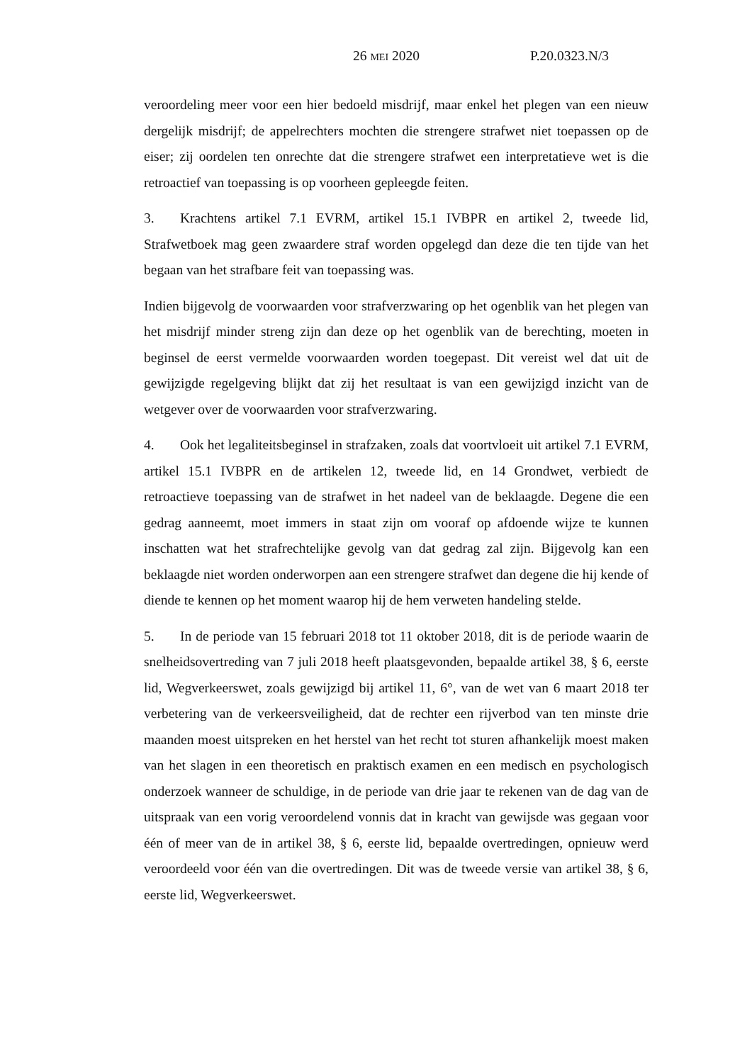26 MEI 2020 P.20.0323.N/3
veroordeling meer voor een hier bedoeld misdrijf, maar enkel het plegen van een nieuw dergelijk misdrijf; de appelrechters mochten die strengere strafwet niet toepassen op de eiser; zij oordelen ten onrechte dat die strengere strafwet een interpretatieve wet is die retroactief van toepassing is op voorheen gepleegde feiten.
3. Krachtens artikel 7.1 EVRM, artikel 15.1 IVBPR en artikel 2, tweede lid, Strafwetboek mag geen zwaardere straf worden opgelegd dan deze die ten tijde van het begaan van het strafbare feit van toepassing was.
Indien bijgevolg de voorwaarden voor strafverzwaring op het ogenblik van het plegen van het misdrijf minder streng zijn dan deze op het ogenblik van de berechting, moeten in beginsel de eerst vermelde voorwaarden worden toegepast. Dit vereist wel dat uit de gewijzigde regelgeving blijkt dat zij het resultaat is van een gewijzigd inzicht van de wetgever over de voorwaarden voor strafverzwaring.
4. Ook het legaliteitsbeginsel in strafzaken, zoals dat voortvloeit uit artikel 7.1 EVRM, artikel 15.1 IVBPR en de artikelen 12, tweede lid, en 14 Grondwet, verbiedt de retroactieve toepassing van de strafwet in het nadeel van de beklaagde. Degene die een gedrag aanneemt, moet immers in staat zijn om vooraf op afdoende wijze te kunnen inschatten wat het strafrechtelijke gevolg van dat gedrag zal zijn. Bijgevolg kan een beklaagde niet worden onderworpen aan een strengere strafwet dan degene die hij kende of diende te kennen op het moment waarop hij de hem verweten handeling stelde.
5. In de periode van 15 februari 2018 tot 11 oktober 2018, dit is de periode waarin de snelheidsovertreding van 7 juli 2018 heeft plaatsgevonden, bepaalde artikel 38, § 6, eerste lid, Wegverkeerswet, zoals gewijzigd bij artikel 11, 6°, van de wet van 6 maart 2018 ter verbetering van de verkeersveiligheid, dat de rechter een rijverbod van ten minste drie maanden moest uitspreken en het herstel van het recht tot sturen afhankelijk moest maken van het slagen in een theoretisch en praktisch examen en een medisch en psychologisch onderzoek wanneer de schuldige, in de periode van drie jaar te rekenen van de dag van de uitspraak van een vorig veroordelend vonnis dat in kracht van gewijsde was gegaan voor één of meer van de in artikel 38, § 6, eerste lid, bepaalde overtredingen, opnieuw werd veroordeeld voor één van die overtredingen. Dit was de tweede versie van artikel 38, § 6, eerste lid, Wegverkeerswet.